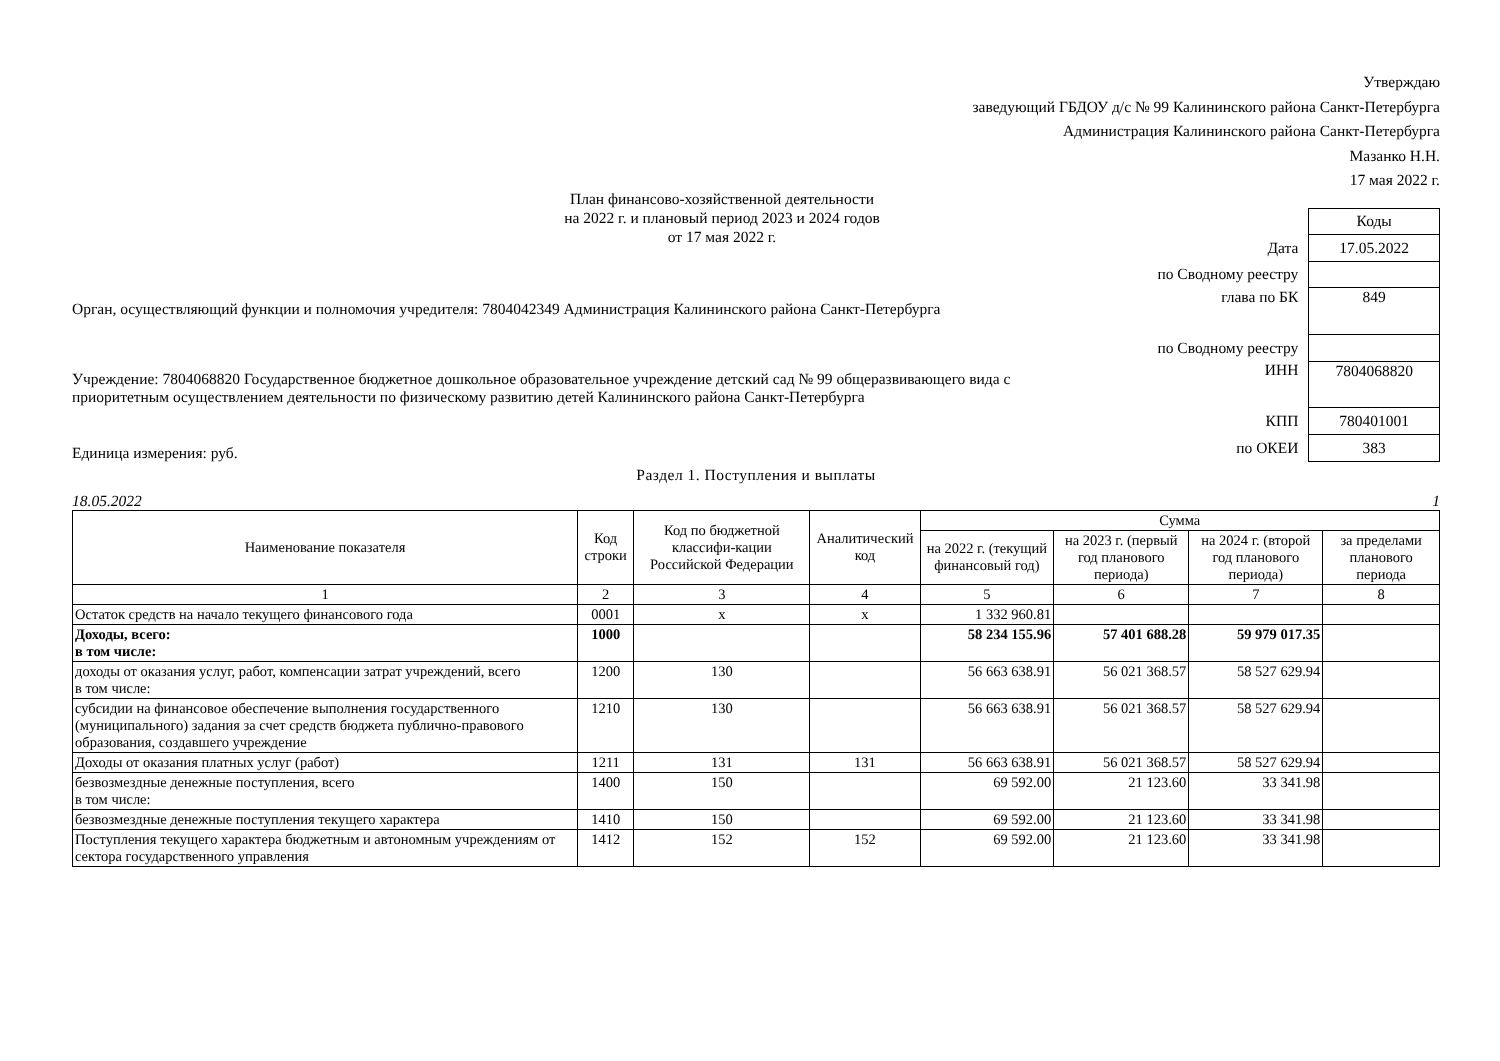Утверждаю
заведующий ГБДОУ д/с № 99 Калининского района Санкт-Петербурга
Администрация Калининского района Санкт-Петербурга
Мазанко Н.Н.
17 мая 2022 г.
План финансово-хозяйственной деятельности
на 2022 г. и плановый период 2023 и 2024 годов
от 17 мая 2022 г.
Орган, осуществляющий функции и полномочия учредителя: 7804042349 Администрация Калининского района Санкт-Петербурга
Учреждение: 7804068820 Государственное бюджетное дошкольное образовательное учреждение детский сад № 99 общеразвивающего вида с приоритетным осуществлением деятельности по физическому развитию детей Калининского района Санкт-Петербурга
Единица измерения: руб.
| | Коды |
| Дата | 17.05.2022 |
| по Сводному реестру | |
| глава по БК | 849 |
| по Сводному реестру | |
| ИНН | 7804068820 |
| КПП | 780401001 |
| по ОКЕИ | 383 |
Раздел 1. Поступления и выплаты
18.05.2022 1
| Наименование показателя | Код строки | Код по бюджетной классифи-кации Российской Федерации | Аналитический код | Сумма | | | |
| --- | --- | --- | --- | --- | --- | --- | --- |
| | | | | на 2022 г. (текущий финансовый год) | на 2023 г. (первый год планового периода) | на 2024 г. (второй год планового периода) | за пределами планового периода |
| 1 | 2 | 3 | 4 | 5 | 6 | 7 | 8 |
| Остаток средств на начало текущего финансового года | 0001 | x | x | 1 332 960.81 | | | |
| Доходы, всего: в том числе: | 1000 | | | 58 234 155.96 | 57 401 688.28 | 59 979 017.35 | |
| доходы от оказания услуг, работ, компенсации затрат учреждений, всего в том числе: | 1200 | 130 | | 56 663 638.91 | 56 021 368.57 | 58 527 629.94 | |
| субсидии на финансовое обеспечение выполнения государственного (муниципального) задания за счет средств бюджета публично-правового образования, создавшего учреждение | 1210 | 130 | | 56 663 638.91 | 56 021 368.57 | 58 527 629.94 | |
| Доходы от оказания платных услуг (работ) | 1211 | 131 | 131 | 56 663 638.91 | 56 021 368.57 | 58 527 629.94 | |
| безвозмездные денежные поступления, всего в том числе: | 1400 | 150 | | 69 592.00 | 21 123.60 | 33 341.98 | |
| безвозмездные денежные поступления текущего характера | 1410 | 150 | | 69 592.00 | 21 123.60 | 33 341.98 | |
| Поступления текущего характера бюджетным и автономным учреждениям от сектора государственного управления | 1412 | 152 | 152 | 69 592.00 | 21 123.60 | 33 341.98 | |